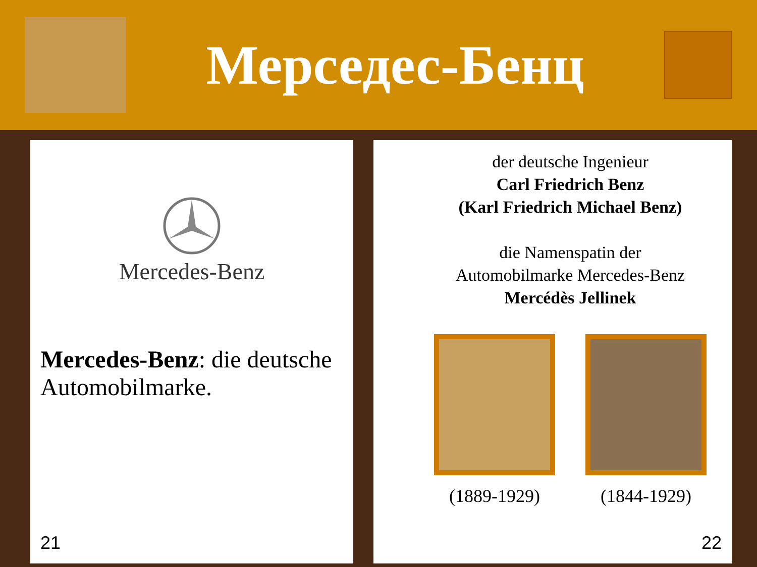Мерседес-Бенц
Mercedes-Benz
Mercedes-Benz: die deutsche Automobilmarke.
21
der deutsche Ingenieur
Carl Friedrich Benz
(Karl Friedrich Michael Benz)
die Namenspatin der
Automobilmarke Mercedes-Benz
Mercédès Jellinek
(1889-1929) (1844-1929)
22